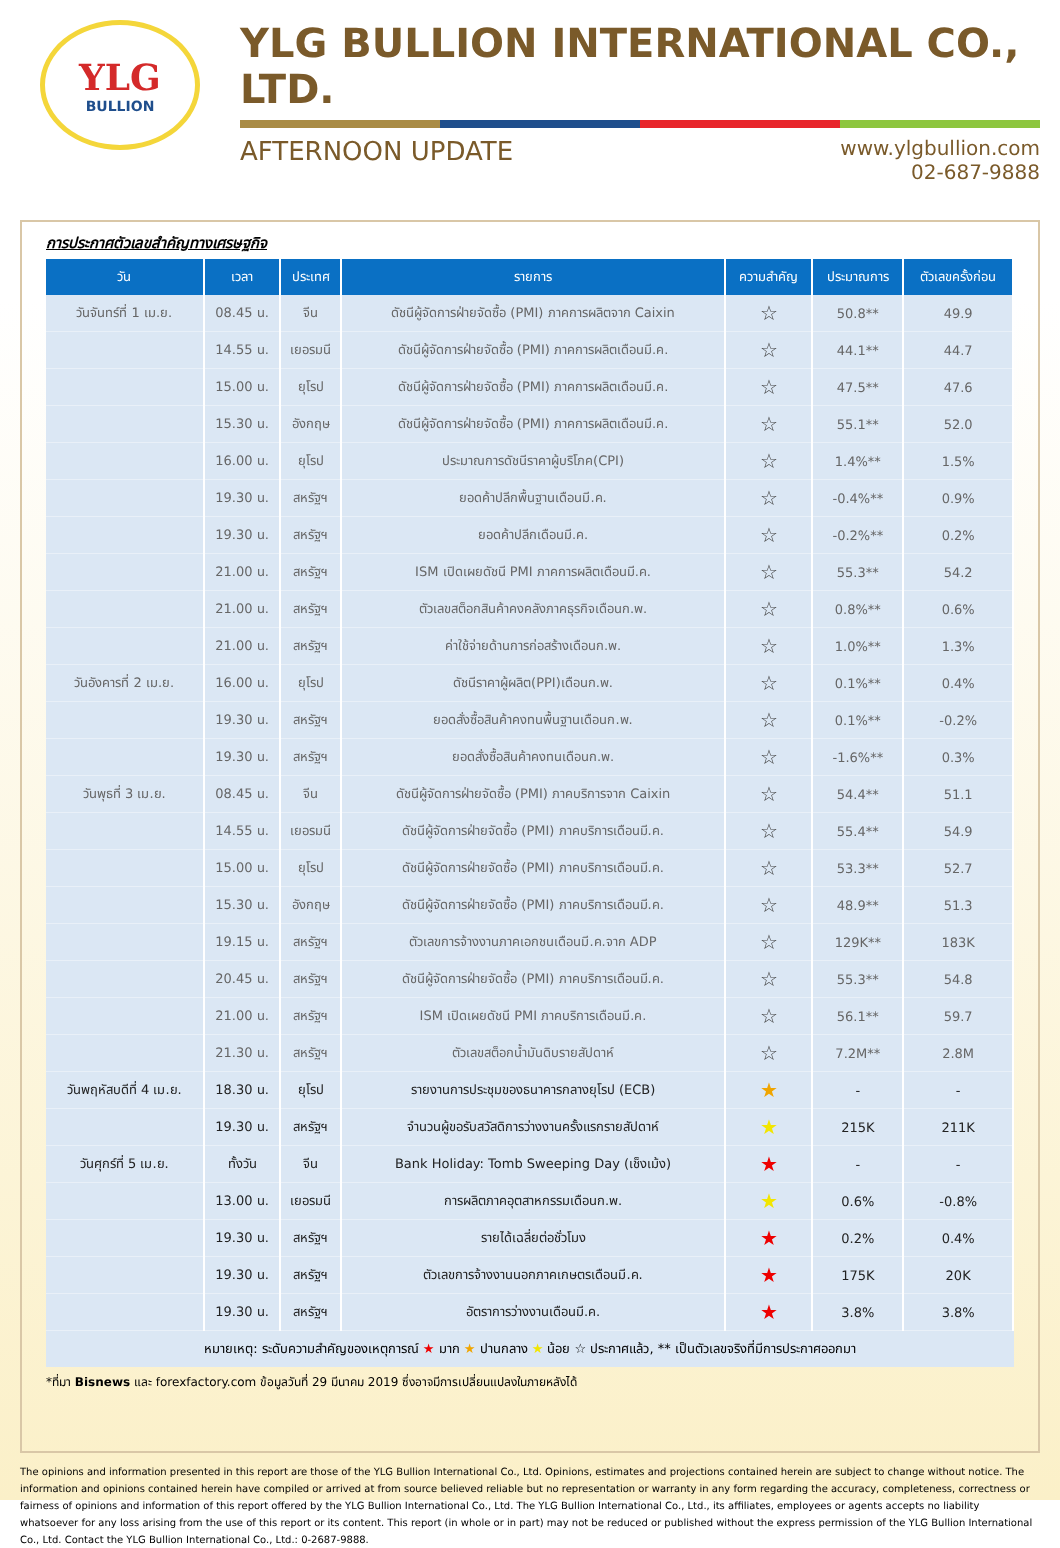YLG
BULLION
YLG BULLION INTERNATIONAL CO., LTD.
AFTERNOON UPDATE
www.ylgbullion.com
02-687-9888
การประกาศตัวเลขสำคัญทางเศรษฐกิจ
| วัน | เวลา | ประเทศ | รายการ | ความสำคัญ | ประมาณการ | ตัวเลขครั้งก่อน |
| --- | --- | --- | --- | --- | --- | --- |
| วันจันทร์ที่ 1 เม.ย. | 08.45 น. | จีน | ดัชนีผู้จัดการฝ่ายจัดซื้อ (PMI) ภาคการผลิตจาก Caixin | ☆ | 50.8** | 49.9 |
| | 14.55 น. | เยอรมนี | ดัชนีผู้จัดการฝ่ายจัดซื้อ (PMI) ภาคการผลิตเดือนมี.ค. | ☆ | 44.1** | 44.7 |
| | 15.00 น. | ยุโรป | ดัชนีผู้จัดการฝ่ายจัดซื้อ (PMI) ภาคการผลิตเดือนมี.ค. | ☆ | 47.5** | 47.6 |
| | 15.30 น. | อังกฤษ | ดัชนีผู้จัดการฝ่ายจัดซื้อ (PMI) ภาคการผลิตเดือนมี.ค. | ☆ | 55.1** | 52.0 |
| | 16.00 น. | ยุโรป | ประมาณการดัชนีราคาผู้บริโภค(CPI) | ☆ | 1.4%** | 1.5% |
| | 19.30 น. | สหรัฐฯ | ยอดค้าปลีกพื้นฐานเดือนมี.ค. | ☆ | -0.4%** | 0.9% |
| | 19.30 น. | สหรัฐฯ | ยอดค้าปลีกเดือนมี.ค. | ☆ | -0.2%** | 0.2% |
| | 21.00 น. | สหรัฐฯ | ISM เปิดเผยดัชนี PMI ภาคการผลิตเดือนมี.ค. | ☆ | 55.3** | 54.2 |
| | 21.00 น. | สหรัฐฯ | ตัวเลขสต็อกสินค้าคงคลังภาคธุรกิจเดือนก.พ. | ☆ | 0.8%** | 0.6% |
| | 21.00 น. | สหรัฐฯ | ค่าใช้จ่ายด้านการก่อสร้างเดือนก.พ. | ☆ | 1.0%** | 1.3% |
| วันอังคารที่ 2 เม.ย. | 16.00 น. | ยุโรป | ดัชนีราคาผู้ผลิต(PPI)เดือนก.พ. | ☆ | 0.1%** | 0.4% |
| | 19.30 น. | สหรัฐฯ | ยอดสั่งซื้อสินค้าคงทนพื้นฐานเดือนก.พ. | ☆ | 0.1%** | -0.2% |
| | 19.30 น. | สหรัฐฯ | ยอดสั่งซื้อสินค้าคงทนเดือนก.พ. | ☆ | -1.6%** | 0.3% |
| วันพุธที่ 3 เม.ย. | 08.45 น. | จีน | ดัชนีผู้จัดการฝ่ายจัดซื้อ (PMI) ภาคบริการจาก Caixin | ☆ | 54.4** | 51.1 |
| | 14.55 น. | เยอรมนี | ดัชนีผู้จัดการฝ่ายจัดซื้อ (PMI) ภาคบริการเดือนมี.ค. | ☆ | 55.4** | 54.9 |
| | 15.00 น. | ยุโรป | ดัชนีผู้จัดการฝ่ายจัดซื้อ (PMI) ภาคบริการเดือนมี.ค. | ☆ | 53.3** | 52.7 |
| | 15.30 น. | อังกฤษ | ดัชนีผู้จัดการฝ่ายจัดซื้อ (PMI) ภาคบริการเดือนมี.ค. | ☆ | 48.9** | 51.3 |
| | 19.15 น. | สหรัฐฯ | ตัวเลขการจ้างงานภาคเอกชนเดือนมี.ค.จาก ADP | ☆ | 129K** | 183K |
| | 20.45 น. | สหรัฐฯ | ดัชนีผู้จัดการฝ่ายจัดซื้อ (PMI) ภาคบริการเดือนมี.ค. | ☆ | 55.3** | 54.8 |
| | 21.00 น. | สหรัฐฯ | ISM เปิดเผยดัชนี PMI ภาคบริการเดือนมี.ค. | ☆ | 56.1** | 59.7 |
| | 21.30 น. | สหรัฐฯ | ตัวเลขสต็อกน้ำมันดิบรายสัปดาห์ | ☆ | 7.2M** | 2.8M |
| วันพฤหัสบดีที่ 4 เม.ย. | 18.30 น. | ยุโรป | รายงานการประชุมของธนาคารกลางยุโรป (ECB) | ★ | - | - |
| | 19.30 น. | สหรัฐฯ | จำนวนผู้ขอรับสวัสดิการว่างงานครั้งแรกรายสัปดาห์ | ★ | 215K | 211K |
| วันศุกร์ที่ 5 เม.ย. | ทั้งวัน | จีน | Bank Holiday: Tomb Sweeping Day (เช็งเม้ง) | ★ | - | - |
| | 13.00 น. | เยอรมนี | การผลิตภาคอุตสาหกรรมเดือนก.พ. | ★ | 0.6% | -0.8% |
| | 19.30 น. | สหรัฐฯ | รายได้เฉลี่ยต่อชั่วโมง | ★ | 0.2% | 0.4% |
| | 19.30 น. | สหรัฐฯ | ตัวเลขการจ้างงานนอกภาคเกษตรเดือนมี.ค. | ★ | 175K | 20K |
| | 19.30 น. | สหรัฐฯ | อัตราการว่างงานเดือนมี.ค. | ★ | 3.8% | 3.8% |
หมายเหตุ: ระดับความสำคัญของเหตุการณ์ ★ มาก ★ ปานกลาง ★ น้อย ☆ ประกาศแล้ว, ** เป็นตัวเลขจริงที่มีการประกาศออกมา
*ที่มา Bisnews และ forexfactory.com ข้อมูลวันที่ 29 มีนาคม 2019 ซึ่งอาจมีการเปลี่ยนแปลงในภายหลังได้
The opinions and information presented in this report are those of the YLG Bullion International Co., Ltd. Opinions, estimates and projections contained herein are subject to change without notice. The information and opinions contained herein have compiled or arrived at from source believed reliable but no representation or warranty in any form regarding the accuracy, completeness, correctness or fairness of opinions and information of this report offered by the YLG Bullion International Co., Ltd. The YLG Bullion International Co., Ltd., its affiliates, employees or agents accepts no liability whatsoever for any loss arising from the use of this report or its content. This report (in whole or in part) may not be reduced or published without the express permission of the YLG Bullion International Co., Ltd. Contact the YLG Bullion International Co., Ltd.: 0-2687-9888.